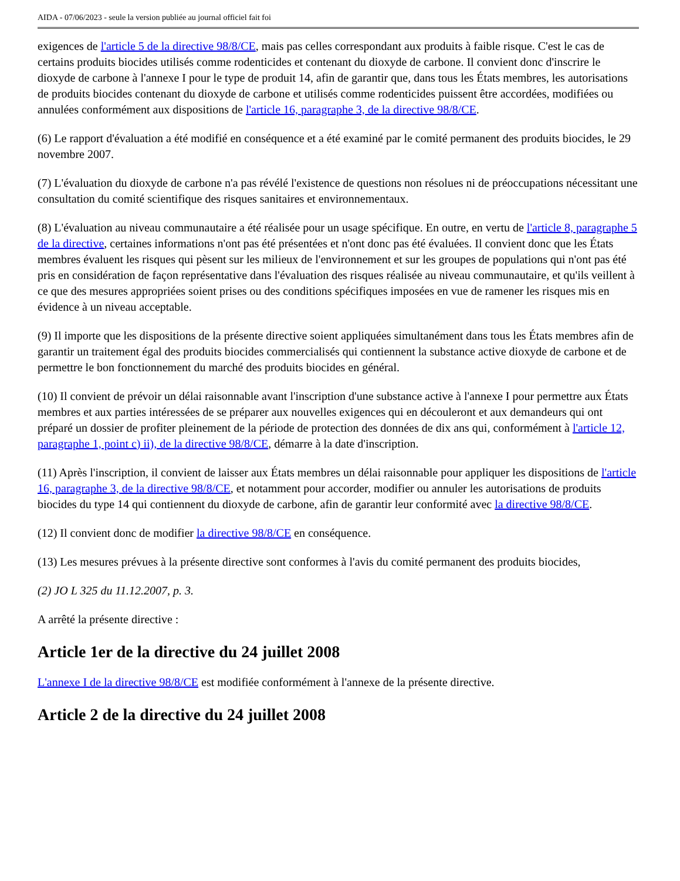AIDA - 07/06/2023 - seule la version publiée au journal officiel fait foi
exigences de l'article 5 de la directive 98/8/CE, mais pas celles correspondant aux produits à faible risque. C'est le cas de certains produits biocides utilisés comme rodenticides et contenant du dioxyde de carbone. Il convient donc d'inscrire le dioxyde de carbone à l'annexe I pour le type de produit 14, afin de garantir que, dans tous les États membres, les autorisations de produits biocides contenant du dioxyde de carbone et utilisés comme rodenticides puissent être accordées, modifiées ou annulées conformément aux dispositions de l'article 16, paragraphe 3, de la directive 98/8/CE.
(6) Le rapport d'évaluation a été modifié en conséquence et a été examiné par le comité permanent des produits biocides, le 29 novembre 2007.
(7) L'évaluation du dioxyde de carbone n'a pas révélé l'existence de questions non résolues ni de préoccupations nécessitant une consultation du comité scientifique des risques sanitaires et environnementaux.
(8) L'évaluation au niveau communautaire a été réalisée pour un usage spécifique. En outre, en vertu de l'article 8, paragraphe 5 de la directive, certaines informations n'ont pas été présentées et n'ont donc pas été évaluées. Il convient donc que les États membres évaluent les risques qui pèsent sur les milieux de l'environnement et sur les groupes de populations qui n'ont pas été pris en considération de façon représentative dans l'évaluation des risques réalisée au niveau communautaire, et qu'ils veillent à ce que des mesures appropriées soient prises ou des conditions spécifiques imposées en vue de ramener les risques mis en évidence à un niveau acceptable.
(9) Il importe que les dispositions de la présente directive soient appliquées simultanément dans tous les États membres afin de garantir un traitement égal des produits biocides commercialisés qui contiennent la substance active dioxyde de carbone et de permettre le bon fonctionnement du marché des produits biocides en général.
(10) Il convient de prévoir un délai raisonnable avant l'inscription d'une substance active à l'annexe I pour permettre aux États membres et aux parties intéressées de se préparer aux nouvelles exigences qui en découleront et aux demandeurs qui ont préparé un dossier de profiter pleinement de la période de protection des données de dix ans qui, conformément à l'article 12, paragraphe 1, point c) ii), de la directive 98/8/CE, démarre à la date d'inscription.
(11) Après l'inscription, il convient de laisser aux États membres un délai raisonnable pour appliquer les dispositions de l'article 16, paragraphe 3, de la directive 98/8/CE, et notamment pour accorder, modifier ou annuler les autorisations de produits biocides du type 14 qui contiennent du dioxyde de carbone, afin de garantir leur conformité avec la directive 98/8/CE.
(12) Il convient donc de modifier la directive 98/8/CE en conséquence.
(13) Les mesures prévues à la présente directive sont conformes à l'avis du comité permanent des produits biocides,
(2) JO L 325 du 11.12.2007, p. 3.
A arrêté la présente directive :
Article 1er de la directive du 24 juillet 2008
L'annexe I de la directive 98/8/CE est modifiée conformément à l'annexe de la présente directive.
Article 2 de la directive du 24 juillet 2008